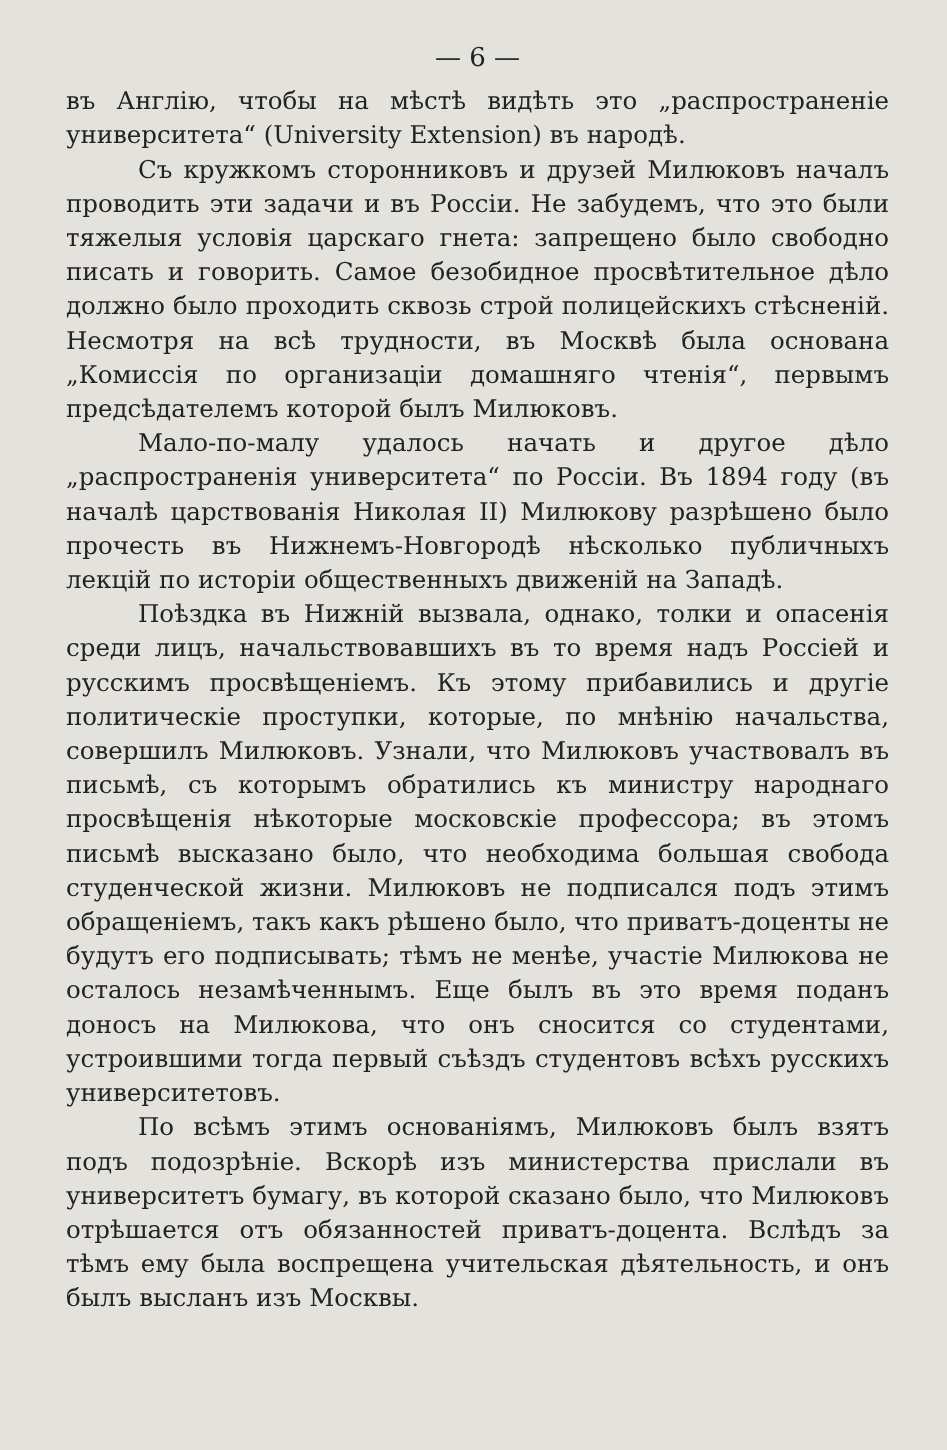— 6 —
въ Англію, чтобы на мѣстѣ видѣть это „распространеніе университета“ (University Extension) въ народѣ.
Съ кружкомъ сторонниковъ и друзей Милюковъ началъ проводить эти задачи и въ Россіи. Не забудемъ, что это были тяжелыя условія царскаго гнета: запрещено было свободно писать и говорить. Самое безобидное просвѣтительное дѣло должно было проходить сквозь строй полицейскихъ стѣсненій. Несмотря на всѣ трудности, въ Москвѣ была основана „Комиссія по организаціи домашняго чтенія“, первымъ предсѣдателемъ которой былъ Милюковъ.
Мало-по-малу удалось начать и другое дѣло „распространенія университета“ по Россіи. Въ 1894 году (въ началѣ царствованія Николая II) Милюкову разрѣшено было прочесть въ Нижнемъ-Новгородѣ нѣсколько публичныхъ лекцій по исторіи общественныхъ движеній на Западѣ.
Поѣздка въ Нижній вызвала, однако, толки и опасенія среди лицъ, начальствовавшихъ въ то время надъ Россіей и русскимъ просвѣщеніемъ. Къ этому прибавились и другіе политическіе проступки, которые, по мнѣнію начальства, совершилъ Милюковъ. Узнали, что Милюковъ участвовалъ въ письмѣ, съ которымъ обратились къ министру народнаго просвѣщенія нѣкоторые московскіе профессора; въ этомъ письмѣ высказано было, что необходима большая свобода студенческой жизни. Милюковъ не подписался подъ этимъ обращеніемъ, такъ какъ рѣшено было, что приватъ-доценты не будутъ его подписывать; тѣмъ не менѣе, участіе Милюкова не осталось незамѣченнымъ. Еще былъ въ это время поданъ доносъ на Милюкова, что онъ сносится со студентами, устроившими тогда первый съѣздъ студентовъ всѣхъ русскихъ университетовъ.
По всѣмъ этимъ основаніямъ, Милюковъ былъ взятъ подъ подозрѣніе. Вскорѣ изъ министерства прислали въ университетъ бумагу, въ которой сказано было, что Милюковъ отрѣшается отъ обязанностей приватъ-доцента. Вслѣдъ за тѣмъ ему была воспрещена учительская дѣятельность, и онъ былъ высланъ изъ Москвы.